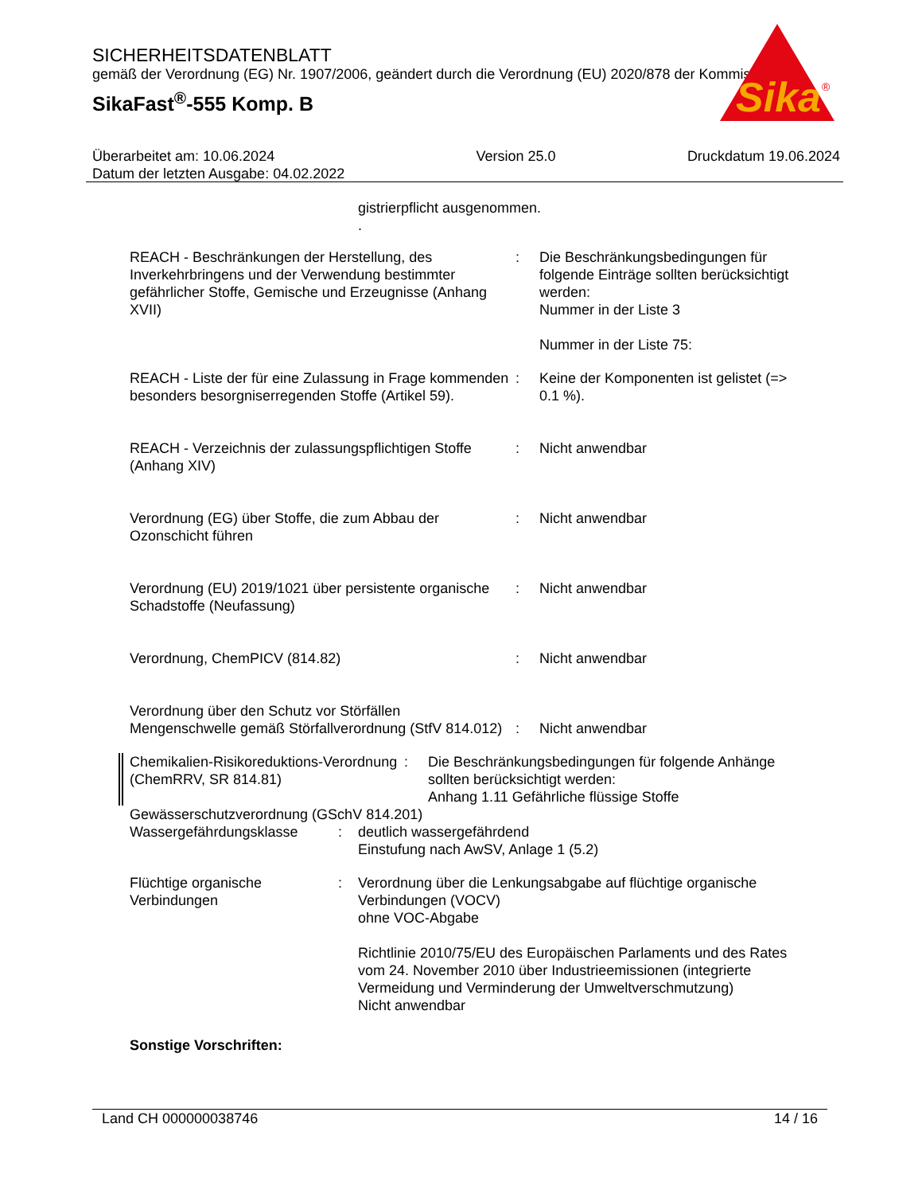SICHERHEITSDATENBLATT
gemäß der Verordnung (EG) Nr. 1907/2006, geändert durch die Verordnung (EU) 2020/878 der Kommission
SikaFast<sup>®</sup>-555 Komp. B
Sika
®
Überarbeitet am: 10.06.2024
Datum der letzten Ausgabe: 04.02.2022
Version 25.0 Druckdatum 19.06.2024
gistrierpflicht ausgenommen.
.
REACH - Beschränkungen der Herstellung, des Inverkehrbringens und der Verwendung bestimmter gefährlicher Stoffe, Gemische und Erzeugnisse (Anhang XVII)
: Die Beschränkungsbedingungen für folgende Einträge sollten berücksichtigt werden:
Nummer in der Liste 3
Nummer in der Liste 75:
REACH - Liste der für eine Zulassung in Frage kommenden besonders besorgniserregenden Stoffe (Artikel 59).
: Keine der Komponenten ist gelistet (=> 0.1 %).
REACH - Verzeichnis der zulassungspflichtigen Stoffe (Anhang XIV)
: Nicht anwendbar
Verordnung (EG) über Stoffe, die zum Abbau der Ozonschicht führen
: Nicht anwendbar
Verordnung (EU) 2019/1021 über persistente organische Schadstoffe (Neufassung)
: Nicht anwendbar
Verordnung, ChemPICV (814.82) : Nicht anwendbar
Verordnung über den Schutz vor Störfällen
Mengenschwelle gemäß Störfallverordnung (StfV 814.012)
: Nicht anwendbar
Chemikalien-Risikoreduktions-Verordnung (ChemRRV, SR 814.81)
: Die Beschränkungsbedingungen für folgende Anhänge sollten berücksichtigt werden:
Anhang 1.11 Gefährliche flüssige Stoffe
Gewässerschutzverordnung (GSchV 814.201)
Wassergefährdungsklasse : deutlich wassergefährdend
Einstufung nach AwSV, Anlage 1 (5.2)
Flüchtige organische Verbindungen
: Verordnung über die Lenkungsabgabe auf flüchtige organische Verbindungen (VOCV)
ohne VOC-Abgabe
Richtlinie 2010/75/EU des Europäischen Parlaments und des Rates vom 24. November 2010 über Industrieemissionen (integrierte Vermeidung und Verminderung der Umweltverschmutzung)
Nicht anwendbar
Sonstige Vorschriften:
Land CH 000000038746 14 / 16